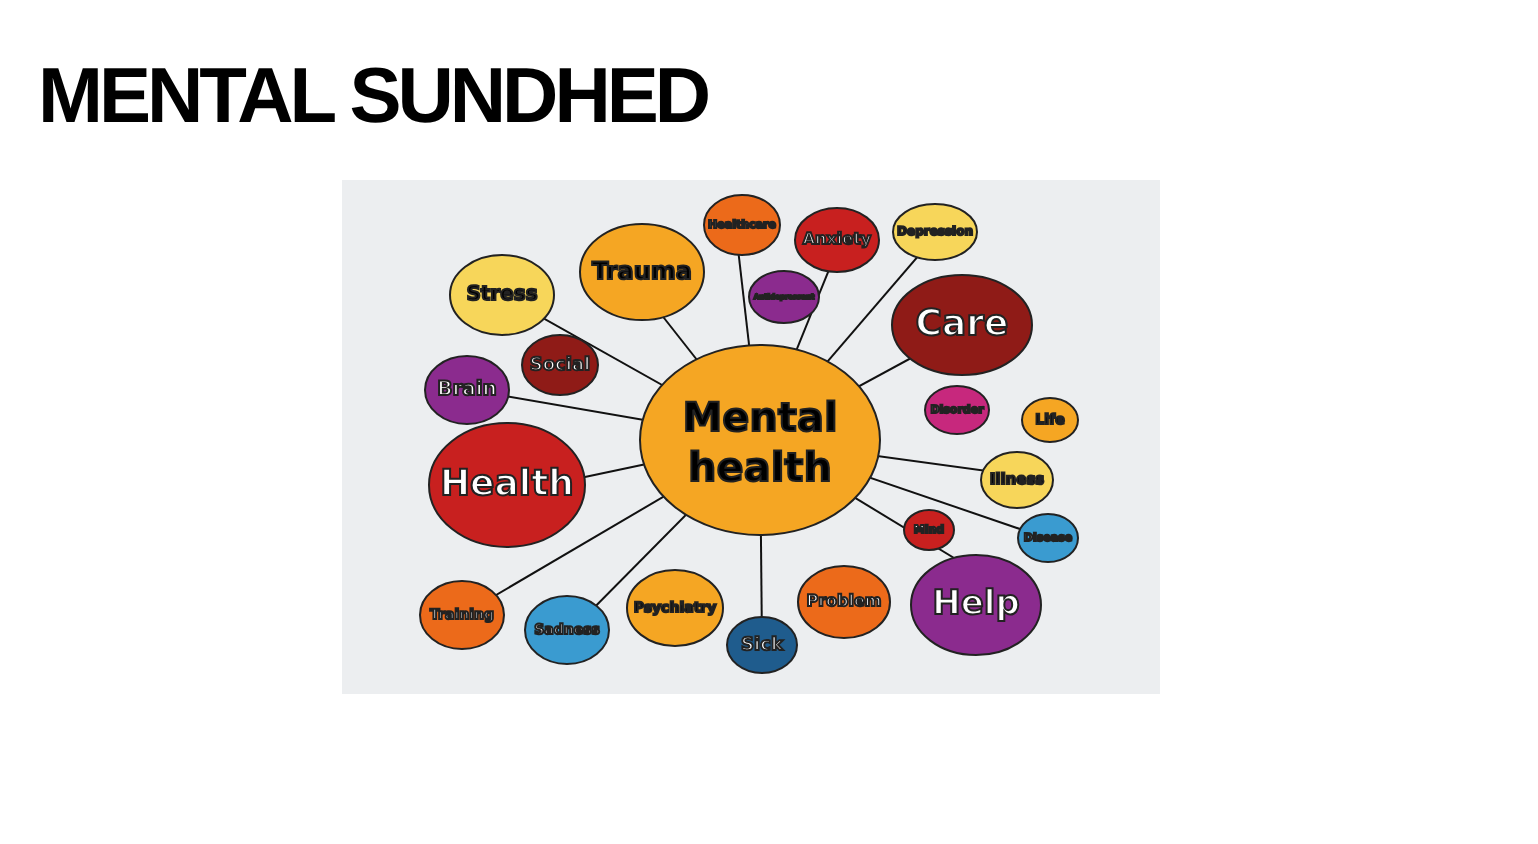MENTAL SUNDHED
Stress
Trauma
Healthcare
Anxiety
Depression
Antidepressant
Care
Social
Brain
Mental
health
Disorder
Life
Health
Illness
Mind
Disease
Training
Sadness
Psychiatry
Sick
Problem
Help